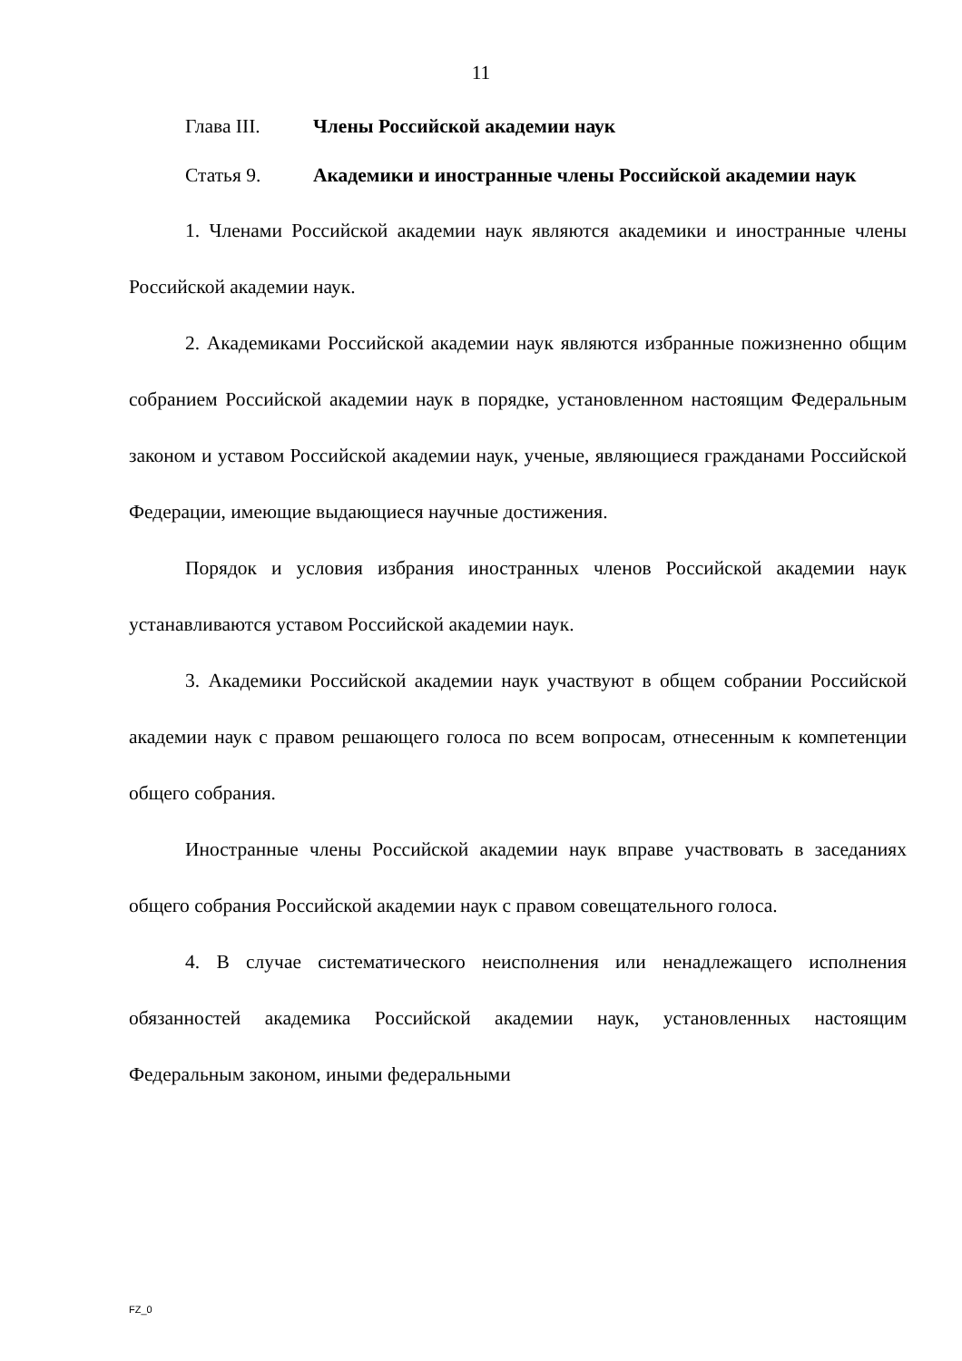11
Глава III. Члены Российской академии наук
Статья 9. Академики и иностранные члены Российской академии наук
1. Членами Российской академии наук являются академики и иностранные члены Российской академии наук.
2. Академиками Российской академии наук являются избранные пожизненно общим собранием Российской академии наук в порядке, установленном настоящим Федеральным законом и уставом Российской академии наук, ученые, являющиеся гражданами Российской Федерации, имеющие выдающиеся научные достижения.
Порядок и условия избрания иностранных членов Российской академии наук устанавливаются уставом Российской академии наук.
3. Академики Российской академии наук участвуют в общем собрании Российской академии наук с правом решающего голоса по всем вопросам, отнесенным к компетенции общего собрания.
Иностранные члены Российской академии наук вправе участвовать в заседаниях общего собрания Российской академии наук с правом совещательного голоса.
4. В случае систематического неисполнения или ненадлежащего исполнения обязанностей академика Российской академии наук, установленных настоящим Федеральным законом, иными федеральными
FZ_0